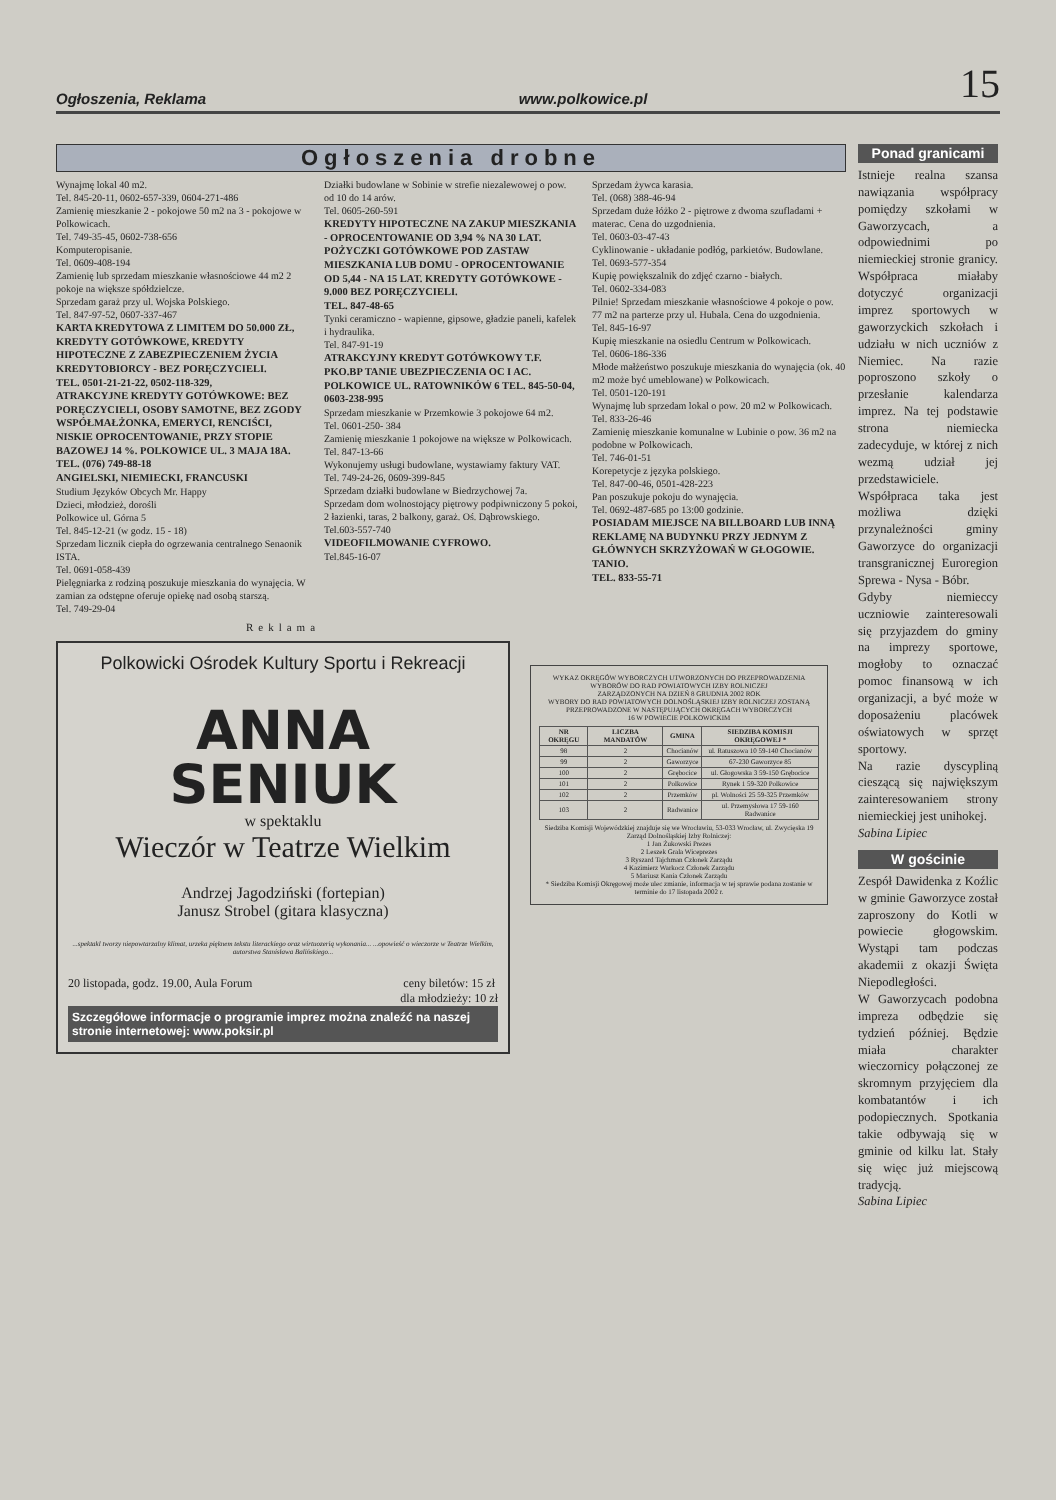Ogłoszenia, Reklama www.polkowice.pl 15
Ogłoszenia drobne
Wynajmę lokal 40 m2.
Tel. 845-20-11, 0602-657-339, 0604-271-486
Zamienię mieszkanie 2 - pokojowe 50 m2 na 3 - pokojowe w Polkowicach.
Tel. 749-35-45, 0602-738-656
Komputeropisanie.
Tel. 0609-408-194
Zamienię lub sprzedam mieszkanie własnościowe 44 m2 2 pokoje na większe spółdzielcze.
Sprzedam garaż przy ul. Wojska Polskiego.
Tel. 847-97-52, 0607-337-467
KARTA KREDYTOWA Z LIMITEM DO 50.000 ZŁ, KREDYTY GOTÓWKOWE, KREDYTY HIPOTECZNE Z ZABEZPIECZENIEM ŻYCIA KREDYTOBIORCY - BEZ PORĘCZYCIELI.
TEL. 0501-21-21-22, 0502-118-329,
ATRAKCYJNE KREDYTY GOTÓWKOWE: BEZ PORĘCZYCIELI, OSOBY SAMOTNE, BEZ ZGODY WSPÓŁMAŁŻONKA, EMERYCI, RENCIŚCI, NISKIE OPROCENTOWANIE, PRZY STOPIE BAZOWEJ 14 %. POLKOWICE UL. 3 MAJA 18A.
TEL. (076) 749-88-18
ANGIELSKI, NIEMIECKI, FRANCUSKI
Studium Języków Obcych Mr. Happy
Dzieci, młodzież, dorośli
Polkowice ul. Górna 5
Tel. 845-12-21 (w godz. 15 - 18)
Sprzedam licznik ciepła do ogrzewania centralnego Senaonik ISTA.
Tel. 0691-058-439
Pielęgniarka z rodziną poszukuje mieszkania do wynajęcia. W zamian za odstępne oferuje opiekę nad osobą starszą.
Tel. 749-29-04
Działki budowlane w Sobinie w strefie niezalewowej o pow. od 10 do 14 arów.
Tel. 0605-260-591
KREDYTY HIPOTECZNE NA ZAKUP MIESZKANIA - OPROCENTOWANIE OD 3,94 % NA 30 LAT. POŻYCZKI GOTÓWKOWE POD ZASTAW MIESZKANIA LUB DOMU - OPROCENTOWANIE OD 5,44 - NA 15 LAT. KREDYTY GOTÓWKOWE - 9.000 BEZ PORĘCZYCIELI.
TEL. 847-48-65
Tynki ceramiczno - wapienne, gipsowe, gładzie paneli, kafelek i hydraulika.
Tel. 847-91-19
ATRAKCYJNY KREDYT GOTÓWKOWY T.F. PKO.BP TANIE UBEZPIECZENIA OC I AC. POLKOWICE UL. RATOWNIKÓW 6 TEL. 845-50-04, 0603-238-995
Sprzedam mieszkanie w Przemkowie 3 pokojowe 64 m2.
Tel. 0601-250- 384
Zamienię mieszkanie 1 pokojowe na większe w Polkowicach.
Tel. 847-13-66
Wykonujemy usługi budowlane, wystawiamy faktury VAT.
Tel. 749-24-26, 0609-399-845
Sprzedam działki budowlane w Biedrzychowej 7a.
Sprzedam dom wolnostojący piętrowy podpiwniczony 5 pokoi, 2 łazienki, taras, 2 balkony, garaż. Oś. Dąbrowskiego.
Tel.603-557-740
VIDEOFILMOWANIE CYFROWO.
Tel.845-16-07
Sprzedam żywca karasia.
Tel. (068) 388-46-94
Sprzedam duże łóżko 2 - piętrowe z dwoma szufladami + materac. Cena do uzgodnienia.
Tel. 0603-03-47-43
Cyklinowanie - układanie podłóg, parkietów. Budowlane.
Tel. 0693-577-354
Kupię powiększalnik do zdjęć czarno - białych.
Tel. 0602-334-083
Pilnie! Sprzedam mieszkanie własnościowe 4 pokoje o pow. 77 m2 na parterze przy ul. Hubala. Cena do uzgodnienia.
Tel. 845-16-97
Kupię mieszkanie na osiedlu Centrum w Polkowicach.
Tel. 0606-186-336
Młode małżeństwo poszukuje mieszkania do wynajęcia (ok. 40 m2 może być umeblowane) w Polkowicach.
Tel. 0501-120-191
Wynajmę lub sprzedam lokal o pow. 20 m2 w Polkowicach.
Tel. 833-26-46
Zamienię mieszkanie komunalne w Lubinie o pow. 36 m2 na podobne w Polkowicach.
Tel. 746-01-51
Korepetycje z języka polskiego.
Tel. 847-00-46, 0501-428-223
Pan poszukuje pokoju do wynajęcia.
Tel. 0692-487-685 po 13:00 godzinie.
POSIADAM MIEJSCE NA BILLBOARD LUB INNĄ REKLAMĘ NA BUDYNKU PRZY JEDNYM Z GŁÓWNYCH SKRZYŻOWAŃ W GŁOGOWIE. TANIO.
TEL. 833-55-71
Reklama
Polkowicki Ośrodek Kultury Sportu i Rekreacji
ANNA
SENIUK
w spektaklu
Wieczór w Teatrze Wielkim
Andrzej Jagodziński (fortepian)
Janusz Strobel (gitara klasyczna)
...spektakl tworzy niepowtarzalny klimat, urzeka pięknem tekstu literackiego oraz wirtuozerią wykonania... ...opowieść o wieczorze w Teatrze Wielkim, autorstwa Stanisława Balińskiego...
20 listopada, godz. 19.00, Aula Forum ceny biletów: 15 zł
dla młodzieży: 10 zł
Szczegółowe informacje o programie imprez można znaleźć na naszej stronie internetowej: www.poksir.pl
WYKAZ OKRĘGÓW WYBORCZYCH UTWORZONYCH DO PRZEPROWADZENIA WYBORÓW DO RAD POWIATOWYCH IZBY ROLNICZEJ
ZARZĄDZONYCH NA DZIEŃ 8 GRUDNIA 2002 ROK
WYBORY DO RAD POWIATOWYCH DOLNOŚLĄSKIEJ IZBY ROLNICZEJ ZOSTANĄ PRZEPROWADZONE W NASTĘPUJĄCYCH OKRĘGACH WYBORCZYCH
16 W POWIECIE POLKOWICKIM
| NR OKRĘGU | LICZBA MANDATÓW | GMINA | SIEDZIBA KOMISJI OKRĘGOWEJ * |
| --- | --- | --- | --- |
| 98 | 2 | Chocianów | ul. Ratuszowa 10 59-140 Chocianów |
| 99 | 2 | Gaworzyce | 67-230 Gaworzyce 85 |
| 100 | 2 | Grębocice | ul. Głogowska 3 59-150 Grębocice |
| 101 | 2 | Polkowice | Rynek 1 59-320 Polkowice |
| 102 | 2 | Przemków | pl. Wolności 25 59-325 Przemków |
| 103 | 2 | Radwanice | ul. Przemysłowa 17 59-160 Radwanice |
Siedziba Komisji Wojewódzkiej znajduje się we Wrocławiu, 53-033 Wrocław, ul. Zwycięska 19
Zarząd Dolnośląskiej Izby Rolniczej:
1 Jan Żukowski Prezes
2 Leszek Grala Wiceprezes
3 Ryszard Tajchman Członek Zarządu
4 Kazimierz Warkocz Członek Zarządu
5 Mariusz Kania Członek Zarządu
* Siedziba Komisji Okręgowej może ulec zmianie, informacja w tej sprawie podana zostanie w terminie do 17 listopada 2002 r.
Ponad granicami
Istnieje realna szansa nawiązania współpracy pomiędzy szkołami w Gaworzycach, a odpowiednimi po niemieckiej stronie granicy. Współpraca miałaby dotyczyć organizacji imprez sportowych w gaworzyckich szkołach i udziału w nich uczniów z Niemiec. Na razie poproszono szkoły o przesłanie kalendarza imprez. Na tej podstawie strona niemiecka zadecyduje, w której z nich wezmą udział jej przedstawiciele.
Współpraca taka jest możliwa dzięki przynależności gminy Gaworzyce do organizacji transgranicznej Euroregion Sprewa - Nysa - Bóbr.
Gdyby niemieccy uczniowie zainteresowali się przyjazdem do gminy na imprezy sportowe, mogłoby to oznaczać pomoc finansową w ich organizacji, a być może w doposażeniu placówek oświatowych w sprzęt sportowy.
Na razie dyscypliną cieszącą się największym zainteresowaniem strony niemieckiej jest unihokej.
Sabina Lipiec
W gościnie
Zespół Dawidenka z Koźlic w gminie Gaworzyce został zaproszony do Kotli w powiecie głogowskim. Wystąpi tam podczas akademii z okazji Święta Niepodległości.
W Gaworzycach podobna impreza odbędzie się tydzień później. Będzie miała charakter wieczornicy połączonej ze skromnym przyjęciem dla kombatantów i ich podopiecznych. Spotkania takie odbywają się w gminie od kilku lat. Stały się więc już miejscową tradycją.
Sabina Lipiec